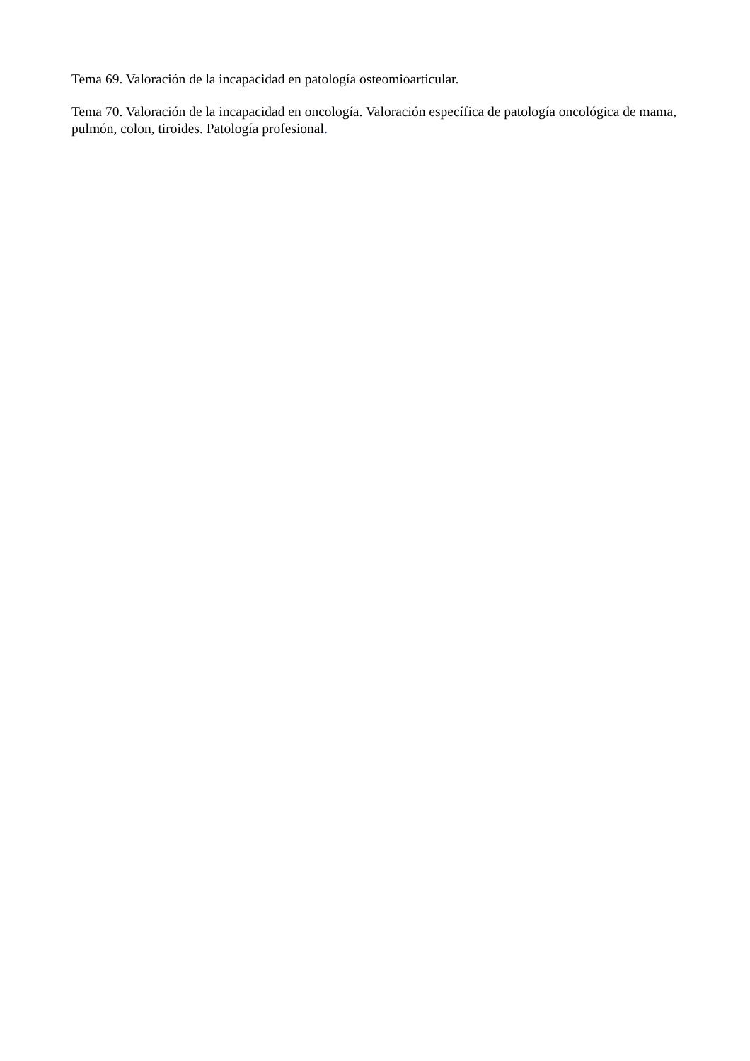Tema 69. Valoración de la incapacidad en patología osteomioarticular.
Tema 70. Valoración de la incapacidad en oncología. Valoración específica de patología oncológica de mama, pulmón, colon, tiroides. Patología profesional.